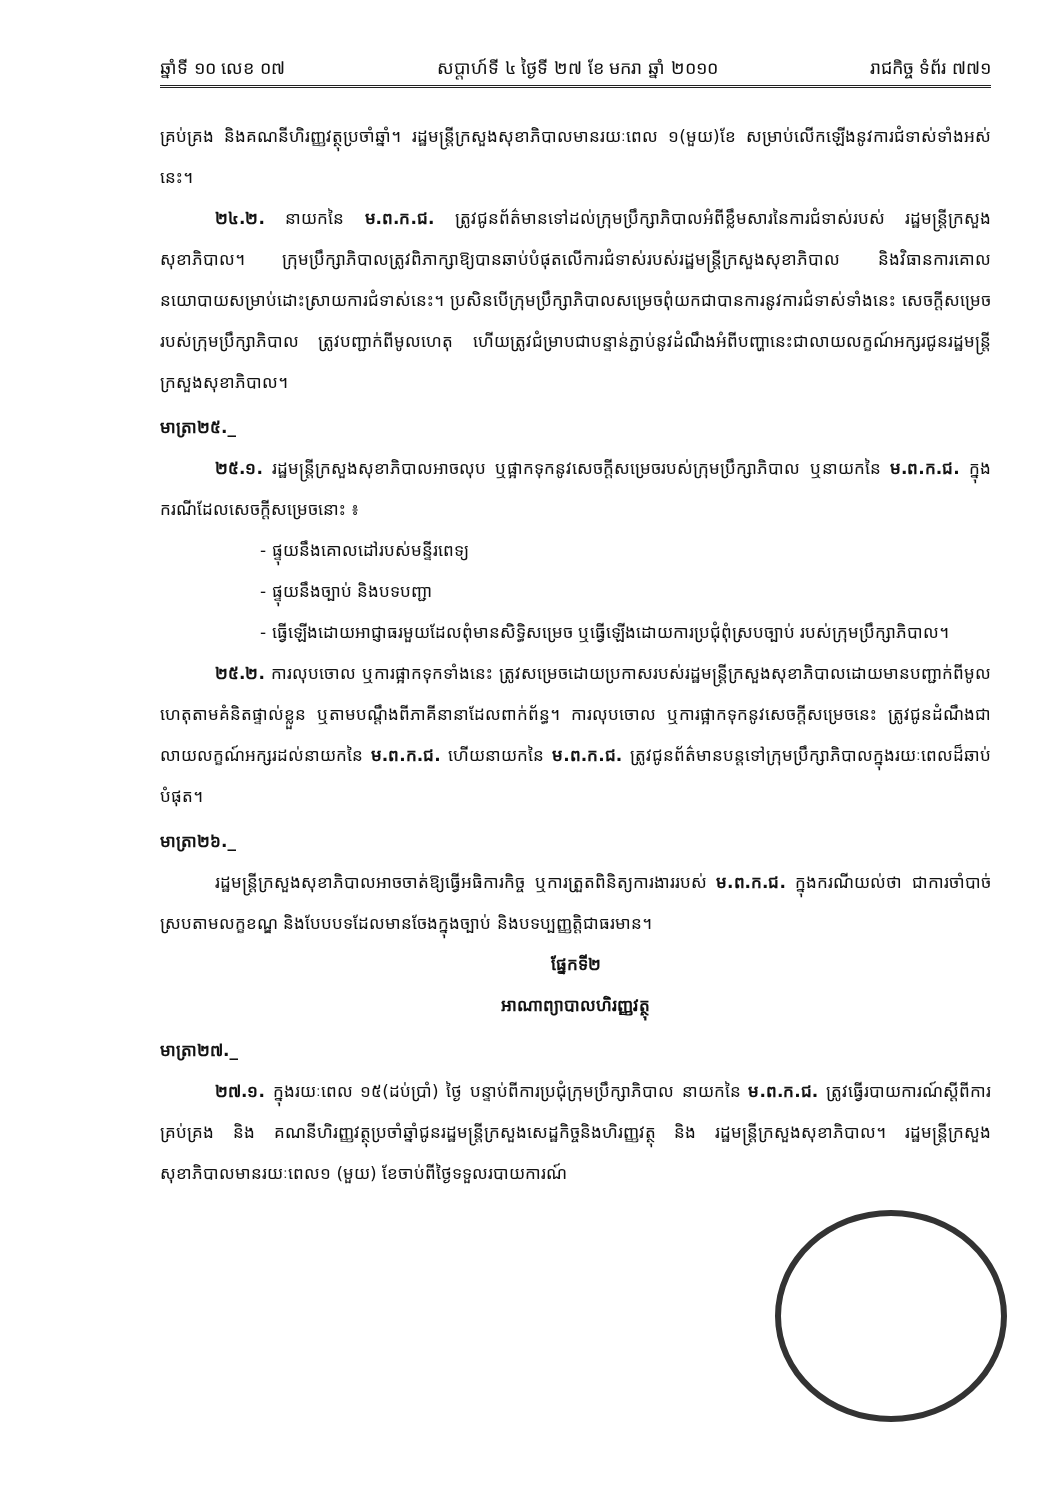ឆ្នាំទី ១០ លេខ ០៧ សប្តាហ៍ទី ៤ ថ្ងៃទី ២៧ ខែ មករា ឆ្នាំ ២០១០ រាជកិច្ច ទំព័រ ៧៧១
គ្រប់គ្រង និងគណនីហិរញ្ញវត្ថុប្រចាំឆ្នាំ។ រដ្ឋមន្ត្រីក្រសួងសុខាភិបាលមានរយៈពេល ១(មួយ)ខែ សម្រាប់លើកឡើងនូវការជំទាស់ទាំងអស់នេះ។
២៤.២. នាយកនៃ ម.ព.ក.ជ. ត្រូវជូនព័ត៌មានទៅដល់ក្រុមប្រឹក្សាភិបាលអំពីខ្លឹមសារនៃការជំទាស់របស់ រដ្ឋមន្ត្រីក្រសួងសុខាភិបាល។ ក្រុមប្រឹក្សាភិបាលត្រូវពិភាក្សាឱ្យបានឆាប់បំផុតលើការជំទាស់របស់រដ្ឋមន្ត្រីក្រសួងសុខាភិបាល និងវិធានការគោលនយោបាយសម្រាប់ដោះស្រាយការជំទាស់នេះ។ ប្រសិនបើក្រុមប្រឹក្សាភិបាលសម្រេចពុំយកជាបានការនូវការជំទាស់ទាំងនេះ សេចក្តីសម្រេចរបស់ក្រុមប្រឹក្សាភិបាល ត្រូវបញ្ជាក់ពីមូលហេតុ ហើយត្រូវជំម្រាបជាបន្ទាន់ភ្ជាប់នូវដំណឹងអំពីបញ្ហានេះជាលាយលក្ខណ៍អក្សរជូនរដ្ឋមន្ត្រីក្រសួងសុខាភិបាល។
មាត្រា២៥._
២៥.១. រដ្ឋមន្ត្រីក្រសួងសុខាភិបាលអាចលុប ឬផ្អាកទុកនូវសេចក្តីសម្រេចរបស់ក្រុមប្រឹក្សាភិបាល ឬនាយកនៃ ម.ព.ក.ជ. ក្នុងករណីដែលសេចក្តីសម្រេចនោះ ៖
- ផ្ទុយនឹងគោលដៅរបស់មន្ទីរពេទ្យ
- ផ្ទុយនឹងច្បាប់ និងបទបញ្ជា
- ធ្វើឡើងដោយអាជ្ញាធរមួយដែលពុំមានសិទ្ធិសម្រេច ឬធ្វើឡើងដោយការប្រជុំពុំស្របច្បាប់ របស់ក្រុមប្រឹក្សាភិបាល។
២៥.២. ការលុបចោល ឬការផ្អាកទុកទាំងនេះ ត្រូវសម្រេចដោយប្រកាសរបស់រដ្ឋមន្ត្រីក្រសួងសុខាភិបាលដោយមានបញ្ជាក់ពីមូលហេតុតាមគំនិតផ្ទាល់ខ្លួន ឬតាមបណ្តឹងពីភាគីនានាដែលពាក់ព័ន្ធ។ ការលុបចោល ឬការផ្អាកទុកនូវសេចក្តីសម្រេចនេះ ត្រូវជូនដំណឹងជាលាយលក្ខណ៍អក្សរដល់នាយកនៃ ម.ព.ក.ជ. ហើយនាយកនៃ ម.ព.ក.ជ. ត្រូវជូនព័ត៌មានបន្តទៅក្រុមប្រឹក្សាភិបាលក្នុងរយៈពេលដ៏ឆាប់បំផុត។
មាត្រា២៦._
រដ្ឋមន្ត្រីក្រសួងសុខាភិបាលអាចចាត់ឱ្យធ្វើអធិការកិច្ច ឬការត្រួតពិនិត្យការងាររបស់ ម.ព.ក.ជ. ក្នុងករណីយល់ថា ជាការចាំបាច់ស្របតាមលក្ខខណ្ឌ និងបែបបទដែលមានចែងក្នុងច្បាប់ និងបទប្បញ្ញត្តិជាធរមាន។
ផ្នែកទី២
អាណាព្យាបាលហិរញ្ញវត្ថុ
មាត្រា២៧._
២៧.១. ក្នុងរយៈពេល ១៥(ដប់ប្រាំ) ថ្ងៃ បន្ទាប់ពីការប្រជុំក្រុមប្រឹក្សាភិបាល នាយកនៃ ម.ព.ក.ជ. ត្រូវធ្វើរបាយការណ៍ស្តីពីការគ្រប់គ្រង និង គណនីហិរញ្ញវត្ថុប្រចាំឆ្នាំជូនរដ្ឋមន្ត្រីក្រសួងសេដ្ឋកិច្ចនិងហិរញ្ញវត្ថុ និង រដ្ឋមន្ត្រីក្រសួងសុខាភិបាល។ រដ្ឋមន្ត្រីក្រសួងសុខាភិបាលមានរយៈពេល១ (មួយ) ខែចាប់ពីថ្ងៃទទួលរបាយការណ៍